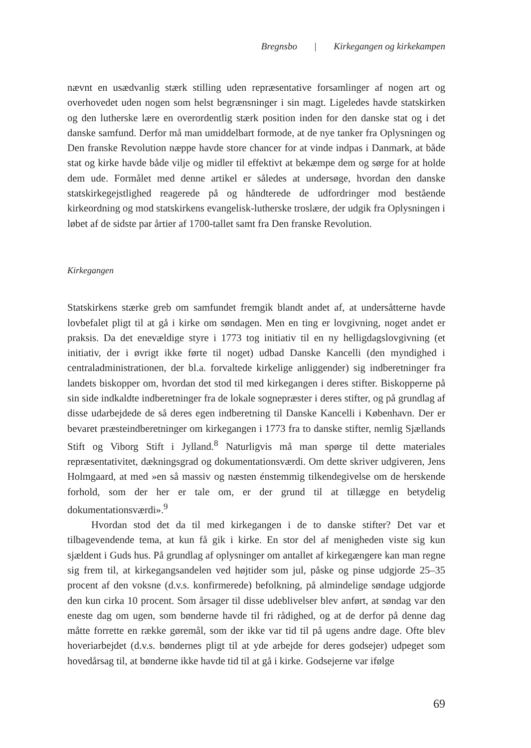Bregnsbo | Kirkegangen og kirkekampen
nævnt en usædvanlig stærk stilling uden repræsentative forsamlinger af nogen art og overhovedet uden nogen som helst begrænsninger i sin magt. Ligeledes havde statskirken og den lutherske lære en overordentlig stærk position inden for den danske stat og i det danske samfund. Derfor må man umiddelbart formode, at de nye tanker fra Oplysningen og Den franske Revolution næppe havde store chancer for at vinde indpas i Danmark, at både stat og kirke havde både vilje og midler til effektivt at bekæmpe dem og sørge for at holde dem ude. Formålet med denne artikel er således at undersøge, hvordan den danske statskirkegejstlighed reagerede på og håndterede de udfordringer mod bestående kirkeordning og mod statskirkens evangelisk-lutherske troslære, der udgik fra Oplysningen i løbet af de sidste par årtier af 1700-tallet samt fra Den franske Revolution.
Kirkegangen
Statskirkens stærke greb om samfundet fremgik blandt andet af, at undersåtterne havde lovbefalet pligt til at gå i kirke om søndagen. Men en ting er lovgivning, noget andet er praksis. Da det enevældige styre i 1773 tog initiativ til en ny helligdagslovgivning (et initiativ, der i øvrigt ikke førte til noget) udbad Danske Kancelli (den myndighed i centraladministrationen, der bl.a. forvaltede kirkelige anliggender) sig indberetninger fra landets biskopper om, hvordan det stod til med kirkegangen i deres stifter. Biskopperne på sin side indkaldte indberetninger fra de lokale sognepræster i deres stifter, og på grundlag af disse udarbejdede de så deres egen indberetning til Danske Kancelli i København. Der er bevaret præsteindberetninger om kirkegangen i 1773 fra to danske stifter, nemlig Sjællands Stift og Viborg Stift i Jylland.<sup>8</sup> Naturligvis må man spørge til dette materiales repræsentativitet, dækningsgrad og dokumentationsværdi. Om dette skriver udgiveren, Jens Holmgaard, at med »en så massiv og næsten énstemmig tilkendegivelse om de herskende forhold, som der her er tale om, er der grund til at tillægge en betydelig dokumentationsværdi».<sup>9</sup>
Hvordan stod det da til med kirkegangen i de to danske stifter? Det var et tilbagevendende tema, at kun få gik i kirke. En stor del af menigheden viste sig kun sjældent i Guds hus. På grundlag af oplysninger om antallet af kirkegængere kan man regne sig frem til, at kirkegangsandelen ved højtider som jul, påske og pinse udgjorde 25–35 procent af den voksne (d.v.s. konfirmerede) befolkning, på almindelige søndage udgjorde den kun cirka 10 procent. Som årsager til disse udeblivelser blev anført, at søndag var den eneste dag om ugen, som bønderne havde til fri rådighed, og at de derfor på denne dag måtte forrette en række gøremål, som der ikke var tid til på ugens andre dage. Ofte blev hoveriarbejdet (d.v.s. bøndernes pligt til at yde arbejde for deres godsejer) udpeget som hovedårsag til, at bønderne ikke havde tid til at gå i kirke. Godsejerne var ifølge
69